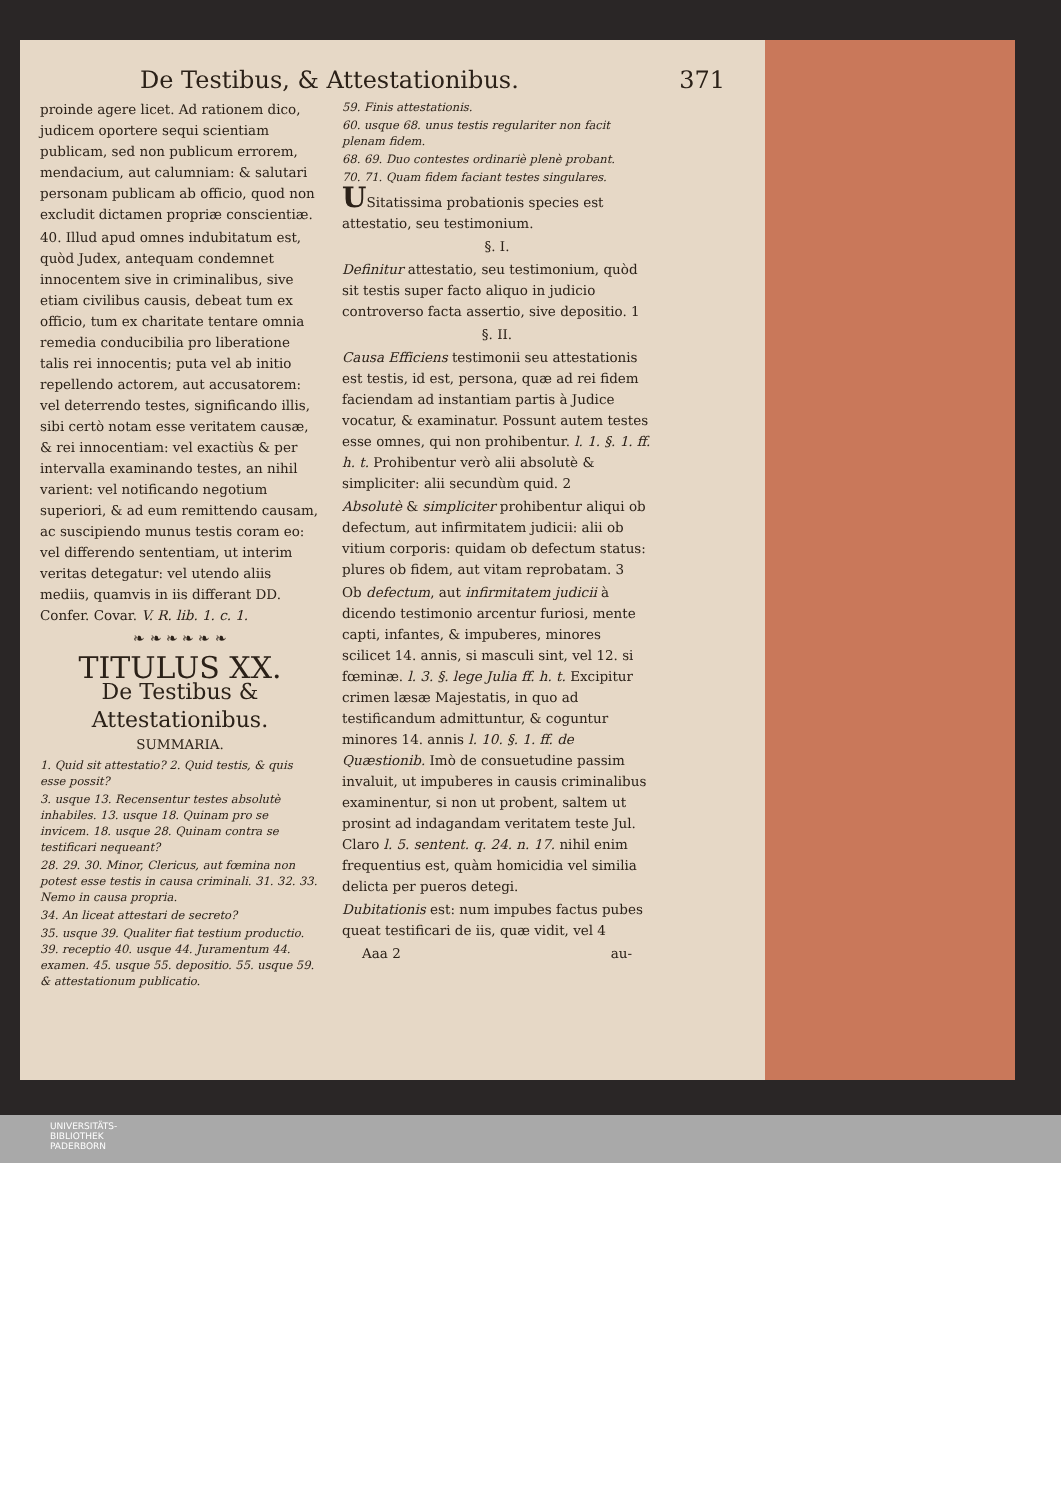De Testibus, & Attestationibus. 371
proinde agere licet. Ad rationem dico, judicem oportere sequi scientiam publicam, sed non publicum errorem, mendacium, aut calumniam: & salutari personam publicam ab officio, quod non excludit dictamen propriæ conscientiæ.
40. Illud apud omnes indubitatum est, quòd Judex, antequam condemnet innocentem sive in criminalibus, sive etiam civilibus causis, debeat tum ex officio, tum ex charitate tentare omnia remedia conducibilia pro liberatione talis rei innocentis; puta vel ab initio repellendo actorem, aut accusatorem: vel deterrendo testes, significando illis, sibi certò notam esse veritatem causæ, & rei innocentiam: vel exactiùs & per intervalla examinando testes, an nihil varient: vel notificando negotium superiori, & ad eum remittendo causam, ac suscipiendo munus testis coram eo: vel differendo sententiam, ut interim veritas detegatur: vel utendo aliis mediis, quamvis in iis differant DD. Confer. Covar. V. R. lib. 1. c. 1.
❧ ❧ ❧ ❧ ❧ ❧
TITULUS XX.
De Testibus & Attestationibus.
SUMMARIA.
1. Quid sit attestatio? 2. Quid testis, & quis esse possit?
3. usque 13. Recensentur testes absolutè inhabiles. 13. usque 18. Quinam pro se invicem. 18. usque 28. Quinam contra se testificari nequeant?
28. 29. 30. Minor, Clericus, aut fœmina non potest esse testis in causa criminali. 31. 32. 33. Nemo in causa propria.
34. An liceat attestari de secreto?
35. usque 39. Qualiter fiat testium productio. 39. receptio 40. usque 44. Juramentum 44. examen. 45. usque 55. depositio. 55. usque 59. & attestationum publicatio.
59. Finis attestationis.
60. usque 68. unus testis regulariter non facit plenam fidem.
68. 69. Duo contestes ordinariè plenè probant.
70. 71. Quam fidem faciant testes singulares.
USitatissima probationis species est attestatio, seu testimonium.
§. I.
Definitur attestatio, seu testimonium, quòd sit testis super facto aliquo in judicio controverso facta assertio, sive depositio. 1
§. II.
Causa Efficiens testimonii seu attestationis est testis, id est, persona, quæ ad rei fidem faciendam ad instantiam partis à Judice vocatur, & examinatur. Possunt autem testes esse omnes, qui non prohibentur. l. 1. §. 1. ff. h. t. Prohibentur verò alii absolutè & simpliciter: alii secundùm quid. 2
Absolutè & simpliciter prohibentur aliqui ob defectum, aut infirmitatem judicii: alii ob vitium corporis: quidam ob defectum status: plures ob fidem, aut vitam reprobatam. 3
Ob defectum, aut infirmitatem judicii à dicendo testimonio arcentur furiosi, mente capti, infantes, & impuberes, minores scilicet 14. annis, si masculi sint, vel 12. si fœminæ. l. 3. §. lege Julia ff. h. t. Excipitur crimen læsæ Majestatis, in quo ad testificandum admittuntur, & coguntur minores 14. annis l. 10. §. 1. ff. de Quæstionib. Imò de consuetudine passim invaluit, ut impuberes in causis criminalibus examinentur, si non ut probent, saltem ut prosint ad indagandam veritatem teste Jul. Claro l. 5. sentent. q. 24. n. 17. nihil enim frequentius est, quàm homicidia vel similia delicta per pueros detegi.
Dubitationis est: num impubes factus pubes queat testificari de iis, quæ vidit, vel 4
Aaa 2 au-
UNIVERSITÄTS-
BIBLIOTHEK
PADERBORN